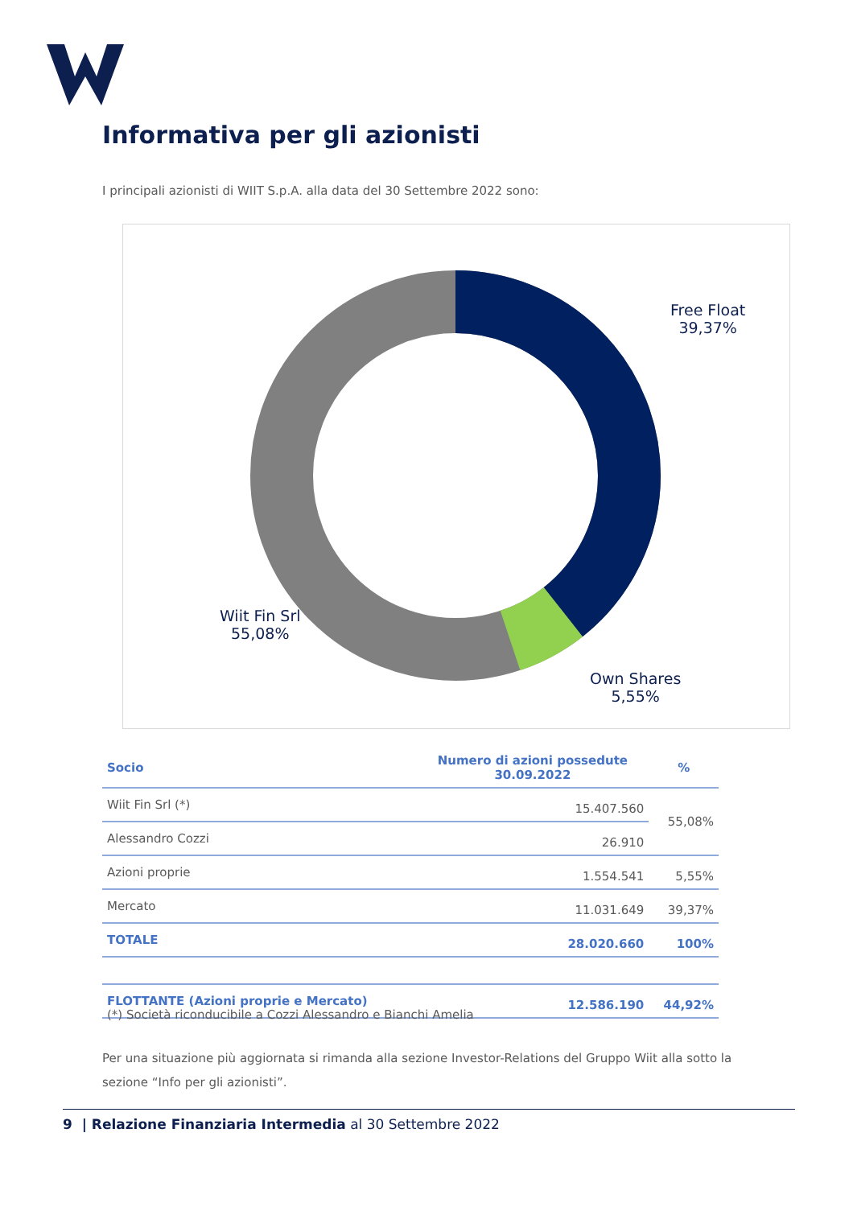Informativa per gli azionisti
I principali azionisti di WIIT S.p.A. alla data del 30 Settembre 2022 sono:
Free Float
39,37%
Wiit Fin Srl
55,08%
Own Shares
5,55%
| Socio | Numero di azioni possedute 30.09.2022 | % |
| --- | --- | --- |
| Wiit Fin Srl (*) | 15.407.560 | 55,08% |
| Alessandro Cozzi | 26.910 | |
| Azioni proprie | 1.554.541 | 5,55% |
| Mercato | 11.031.649 | 39,37% |
| TOTALE | 28.020.660 | 100% |
| FLOTTANTE (Azioni proprie e Mercato) | 12.586.190 | 44,92% |
(*) Società riconducibile a Cozzi Alessandro e Bianchi Amelia
Per una situazione più aggiornata si rimanda alla sezione Investor-Relations del Gruppo Wiit alla sotto la sezione “Info per gli azionisti”.
9 | Relazione Finanziaria Intermedia al 30 Settembre 2022